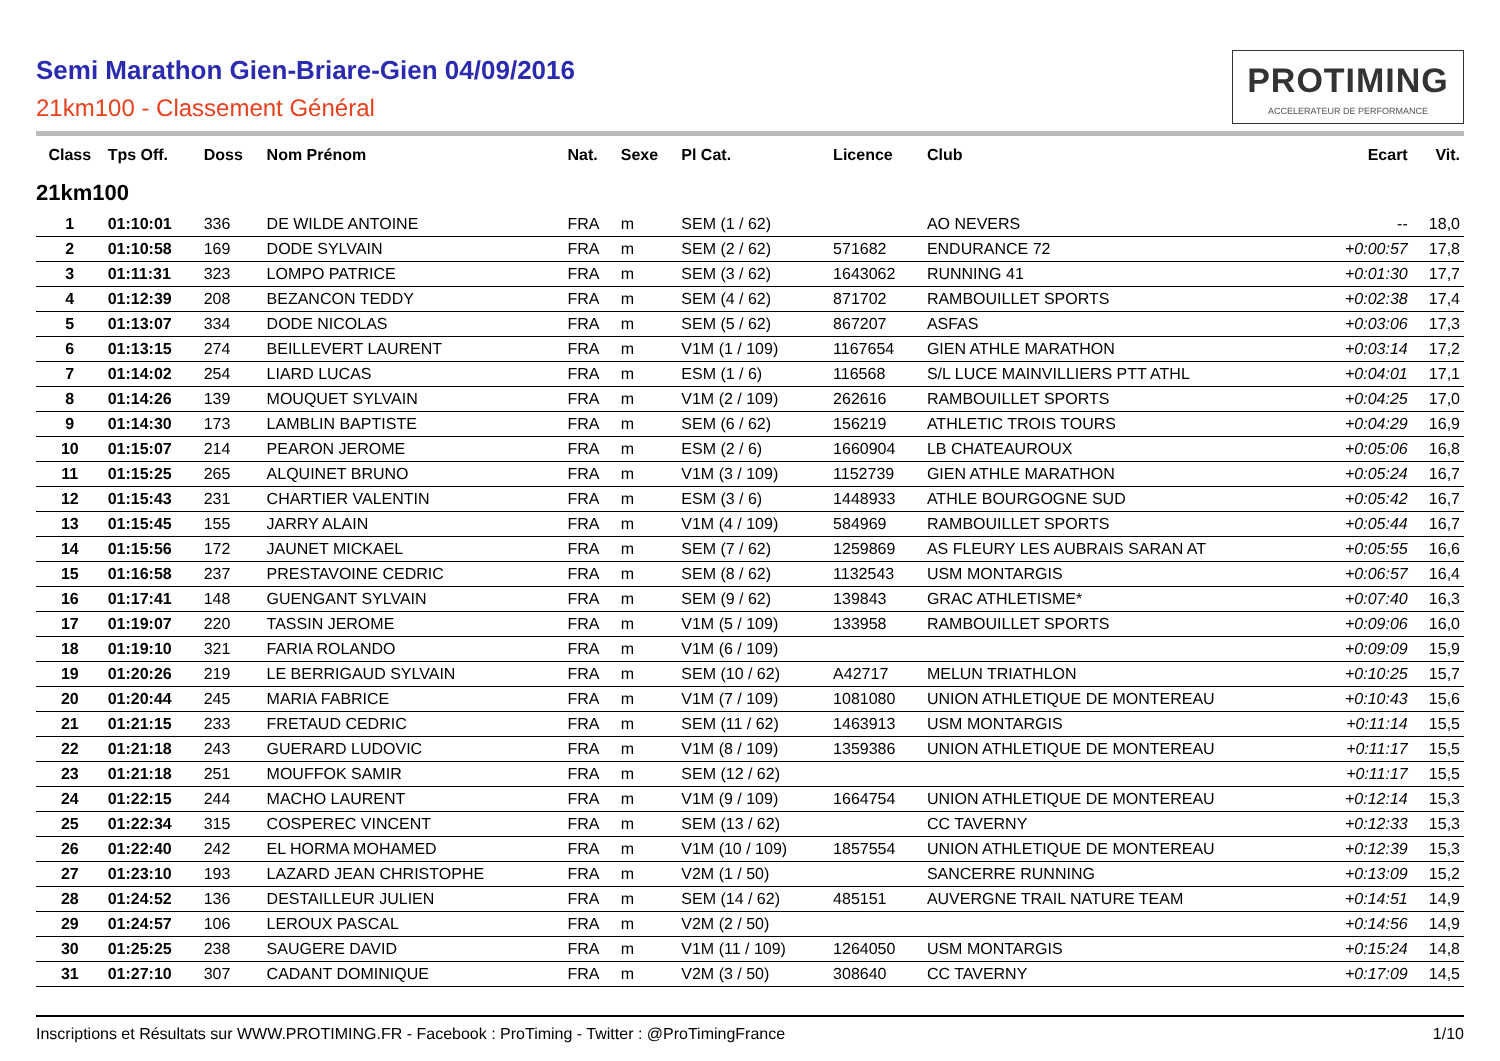Semi Marathon Gien-Briare-Gien 04/09/2016
21km100 - Classement Général
PROTIMING
ACCELERATEUR DE PERFORMANCE
| Class | Tps Off. | Doss | Nom Prénom | Nat. | Sexe | Pl Cat. | Licence | Club | Ecart | Vit. |
| --- | --- | --- | --- | --- | --- | --- | --- | --- | --- | --- |
| 21km100 | | | | | | | | | | |
| 1 | 01:10:01 | 336 | DE WILDE ANTOINE | FRA | m | SEM (1 / 62) | | AO NEVERS | -- | 18,0 |
| 2 | 01:10:58 | 169 | DODE SYLVAIN | FRA | m | SEM (2 / 62) | 571682 | ENDURANCE 72 | +0:00:57 | 17,8 |
| 3 | 01:11:31 | 323 | LOMPO PATRICE | FRA | m | SEM (3 / 62) | 1643062 | RUNNING 41 | +0:01:30 | 17,7 |
| 4 | 01:12:39 | 208 | BEZANCON TEDDY | FRA | m | SEM (4 / 62) | 871702 | RAMBOUILLET SPORTS | +0:02:38 | 17,4 |
| 5 | 01:13:07 | 334 | DODE NICOLAS | FRA | m | SEM (5 / 62) | 867207 | ASFAS | +0:03:06 | 17,3 |
| 6 | 01:13:15 | 274 | BEILLEVERT LAURENT | FRA | m | V1M (1 / 109) | 1167654 | GIEN ATHLE MARATHON | +0:03:14 | 17,2 |
| 7 | 01:14:02 | 254 | LIARD LUCAS | FRA | m | ESM (1 / 6) | 116568 | S/L LUCE MAINVILLIERS PTT ATHL | +0:04:01 | 17,1 |
| 8 | 01:14:26 | 139 | MOUQUET SYLVAIN | FRA | m | V1M (2 / 109) | 262616 | RAMBOUILLET SPORTS | +0:04:25 | 17,0 |
| 9 | 01:14:30 | 173 | LAMBLIN BAPTISTE | FRA | m | SEM (6 / 62) | 156219 | ATHLETIC TROIS TOURS | +0:04:29 | 16,9 |
| 10 | 01:15:07 | 214 | PEARON JEROME | FRA | m | ESM (2 / 6) | 1660904 | LB CHATEAUROUX | +0:05:06 | 16,8 |
| 11 | 01:15:25 | 265 | ALQUINET BRUNO | FRA | m | V1M (3 / 109) | 1152739 | GIEN ATHLE MARATHON | +0:05:24 | 16,7 |
| 12 | 01:15:43 | 231 | CHARTIER VALENTIN | FRA | m | ESM (3 / 6) | 1448933 | ATHLE BOURGOGNE SUD | +0:05:42 | 16,7 |
| 13 | 01:15:45 | 155 | JARRY ALAIN | FRA | m | V1M (4 / 109) | 584969 | RAMBOUILLET SPORTS | +0:05:44 | 16,7 |
| 14 | 01:15:56 | 172 | JAUNET MICKAEL | FRA | m | SEM (7 / 62) | 1259869 | AS FLEURY LES AUBRAIS SARAN AT | +0:05:55 | 16,6 |
| 15 | 01:16:58 | 237 | PRESTAVOINE CEDRIC | FRA | m | SEM (8 / 62) | 1132543 | USM MONTARGIS | +0:06:57 | 16,4 |
| 16 | 01:17:41 | 148 | GUENGANT SYLVAIN | FRA | m | SEM (9 / 62) | 139843 | GRAC ATHLETISME* | +0:07:40 | 16,3 |
| 17 | 01:19:07 | 220 | TASSIN JEROME | FRA | m | V1M (5 / 109) | 133958 | RAMBOUILLET SPORTS | +0:09:06 | 16,0 |
| 18 | 01:19:10 | 321 | FARIA ROLANDO | FRA | m | V1M (6 / 109) | | | +0:09:09 | 15,9 |
| 19 | 01:20:26 | 219 | LE BERRIGAUD SYLVAIN | FRA | m | SEM (10 / 62) | A42717 | MELUN TRIATHLON | +0:10:25 | 15,7 |
| 20 | 01:20:44 | 245 | MARIA FABRICE | FRA | m | V1M (7 / 109) | 1081080 | UNION ATHLETIQUE DE MONTEREAU | +0:10:43 | 15,6 |
| 21 | 01:21:15 | 233 | FRETAUD CEDRIC | FRA | m | SEM (11 / 62) | 1463913 | USM MONTARGIS | +0:11:14 | 15,5 |
| 22 | 01:21:18 | 243 | GUERARD LUDOVIC | FRA | m | V1M (8 / 109) | 1359386 | UNION ATHLETIQUE DE MONTEREAU | +0:11:17 | 15,5 |
| 23 | 01:21:18 | 251 | MOUFFOK SAMIR | FRA | m | SEM (12 / 62) | | | +0:11:17 | 15,5 |
| 24 | 01:22:15 | 244 | MACHO LAURENT | FRA | m | V1M (9 / 109) | 1664754 | UNION ATHLETIQUE DE MONTEREAU | +0:12:14 | 15,3 |
| 25 | 01:22:34 | 315 | COSPEREC VINCENT | FRA | m | SEM (13 / 62) | | CC TAVERNY | +0:12:33 | 15,3 |
| 26 | 01:22:40 | 242 | EL HORMA MOHAMED | FRA | m | V1M (10 / 109) | 1857554 | UNION ATHLETIQUE DE MONTEREAU | +0:12:39 | 15,3 |
| 27 | 01:23:10 | 193 | LAZARD JEAN CHRISTOPHE | FRA | m | V2M (1 / 50) | | SANCERRE RUNNING | +0:13:09 | 15,2 |
| 28 | 01:24:52 | 136 | DESTAILLEUR JULIEN | FRA | m | SEM (14 / 62) | 485151 | AUVERGNE TRAIL NATURE TEAM | +0:14:51 | 14,9 |
| 29 | 01:24:57 | 106 | LEROUX PASCAL | FRA | m | V2M (2 / 50) | | | +0:14:56 | 14,9 |
| 30 | 01:25:25 | 238 | SAUGERE DAVID | FRA | m | V1M (11 / 109) | 1264050 | USM MONTARGIS | +0:15:24 | 14,8 |
| 31 | 01:27:10 | 307 | CADANT DOMINIQUE | FRA | m | V2M (3 / 50) | 308640 | CC TAVERNY | +0:17:09 | 14,5 |
Inscriptions et Résultats sur WWW.PROTIMING.FR - Facebook : ProTiming - Twitter : @ProTimingFrance 1/10